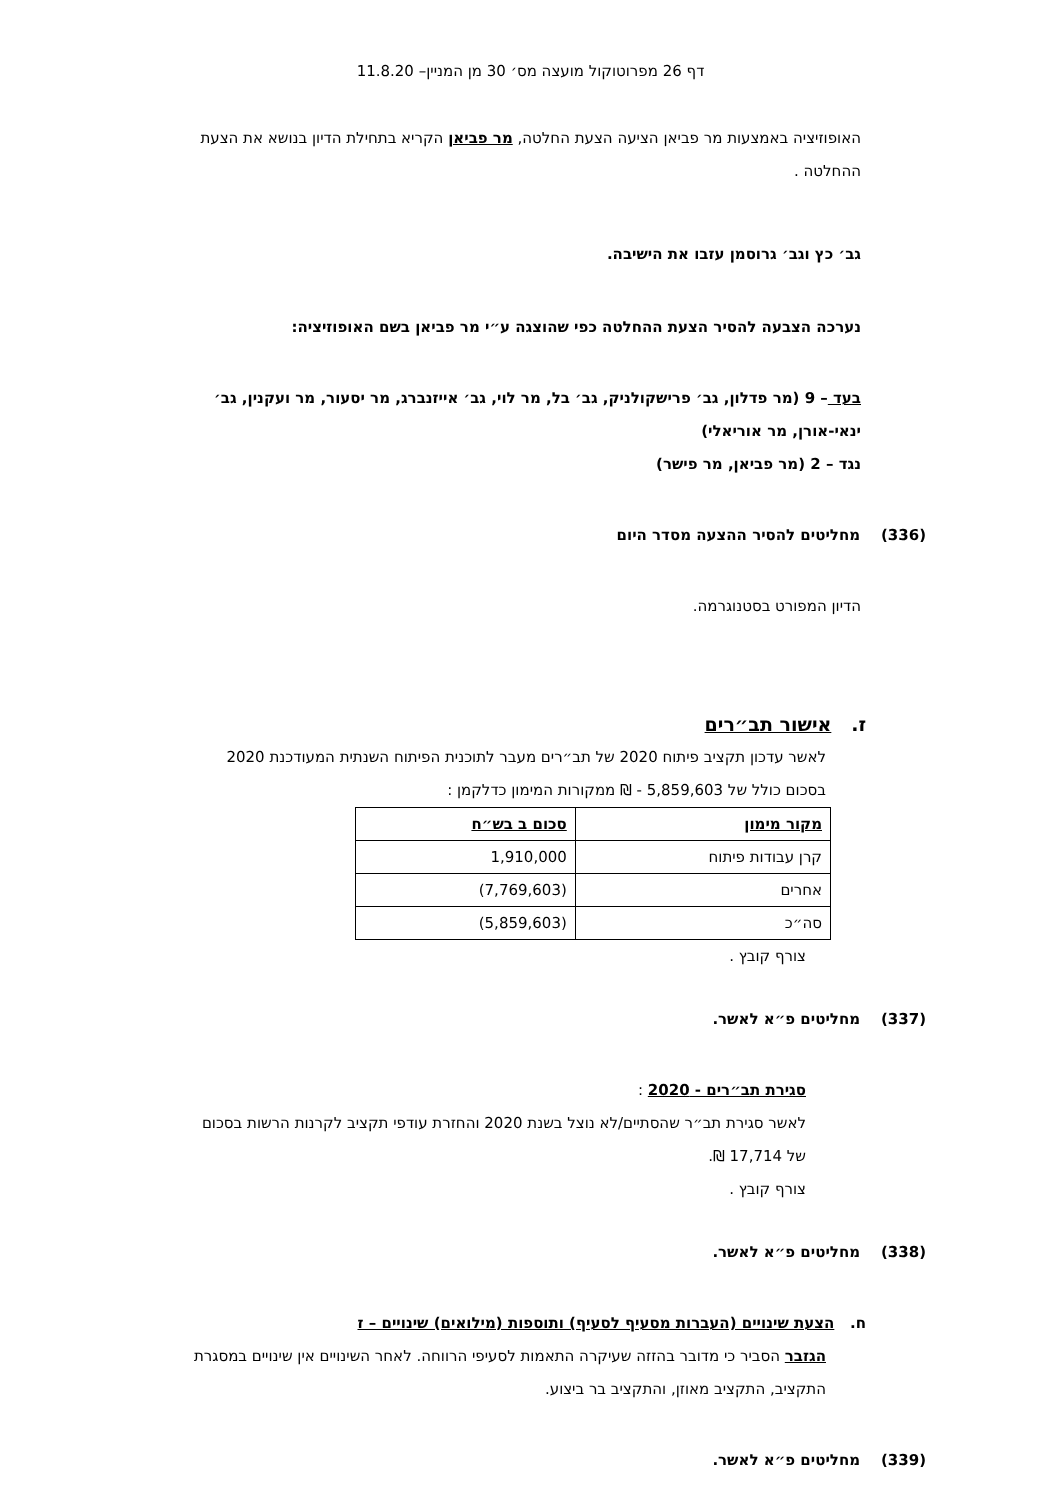דף 26 מפרוטוקול מועצה מס׳ 30 מן המניין– 11.8.20
האופוזיציה באמצעות מר פביאן הציעה הצעת החלטה, מר פביאן הקריא בתחילת הדיון בנושא את הצעת ההחלטה .
גב׳ כץ וגב׳ גרוסמן עזבו את הישיבה.
נערכה הצבעה להסיר הצעת ההחלטה כפי שהוצגה ע״י מר פביאן בשם האופוזיציה:
בעד – 9 (מר פדלון, גב׳ פרישקולניק, גב׳ בל, מר לוי, גב׳ אייזנברג, מר יסעור, מר ועקנין, גב׳ ינאי-אורן, מר אוריאלי)
נגד – 2 (מר פביאן, מר פישר)
(336) מחליטים להסיר ההצעה מסדר היום
הדיון המפורט בסטנוגרמה.
ז. אישור תב״רים
לאשר עדכון תקציב פיתוח 2020 של תב״רים מעבר לתוכנית הפיתוח השנתית המעודכנת 2020 בסכום כולל של 5,859,603 - ₪ ממקורות המימון כדלקמן :
| מקור מימון | סכום ב בש״ח |
| קרן עבודות פיתוח | 1,910,000 |
| אחרים | (7,769,603) |
| סה״כ | (5,859,603) |
צורף קובץ .
(337) מחליטים פ״א לאשר.
סגירת תב״רים - 2020 :
לאשר סגירת תב״ר שהסתיים/לא נוצל בשנת 2020 והחזרת עודפי תקציב לקרנות הרשות בסכום של 17,714 ₪.
צורף קובץ .
(338) מחליטים פ״א לאשר.
ח. הצעת שינויים (העברות מסעיף לסעיף) ותוספות (מילואים) שינויים – ז
הגזבר הסביר כי מדובר בהזזה שעיקרה התאמות לסעיפי הרווחה. לאחר השינויים אין שינויים במסגרת התקציב, התקציב מאוזן, והתקציב בר ביצוע.
(339) מחליטים פ״א לאשר.